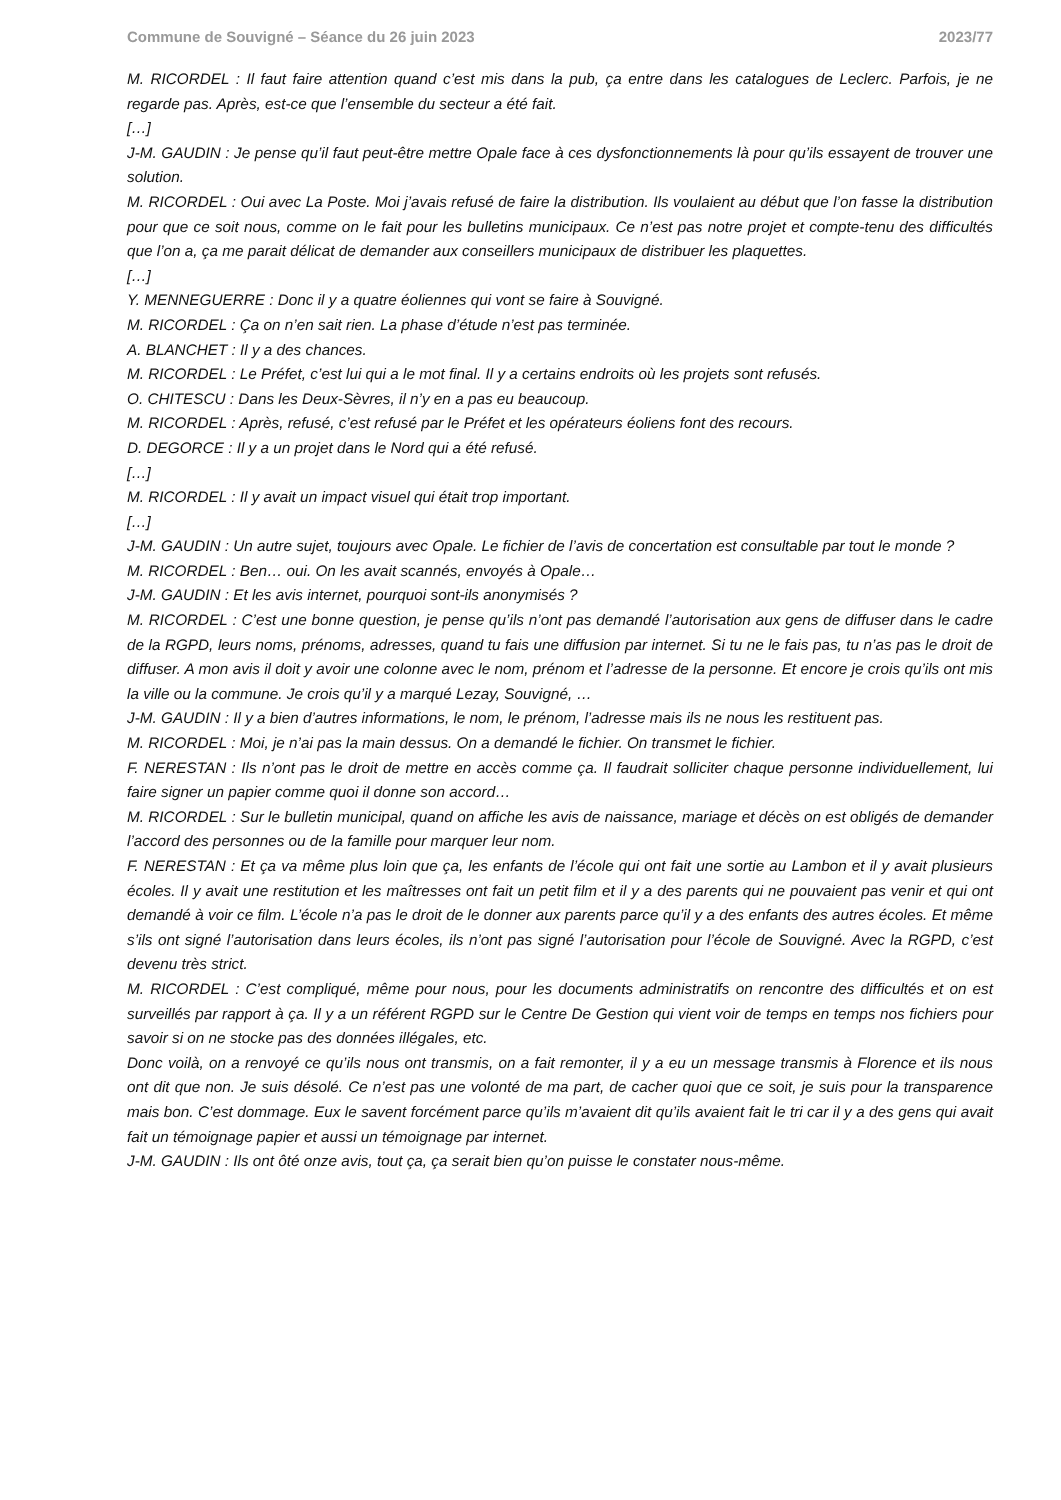Commune de Souvigné – Séance du 26 juin 2023 2023/77
M. RICORDEL : Il faut faire attention quand c’est mis dans la pub, ça entre dans les catalogues de Leclerc. Parfois, je ne regarde pas. Après, est-ce que l’ensemble du secteur a été fait.
[…]
J-M. GAUDIN : Je pense qu’il faut peut-être mettre Opale face à ces dysfonctionnements là pour qu’ils essayent de trouver une solution.
M. RICORDEL : Oui avec La Poste. Moi j’avais refusé de faire la distribution. Ils voulaient au début que l’on fasse la distribution pour que ce soit nous, comme on le fait pour les bulletins municipaux. Ce n’est pas notre projet et compte-tenu des difficultés que l’on a, ça me parait délicat de demander aux conseillers municipaux de distribuer les plaquettes.
[…]
Y. MENNEGUERRE : Donc il y a quatre éoliennes qui vont se faire à Souvigné.
M. RICORDEL : Ça on n’en sait rien. La phase d’étude n’est pas terminée.
A. BLANCHET : Il y a des chances.
M. RICORDEL : Le Préfet, c’est lui qui a le mot final. Il y a certains endroits où les projets sont refusés.
O. CHITESCU : Dans les Deux-Sèvres, il n’y en a pas eu beaucoup.
M. RICORDEL : Après, refusé, c’est refusé par le Préfet et les opérateurs éoliens font des recours.
D. DEGORCE : Il y a un projet dans le Nord qui a été refusé.
[…]
M. RICORDEL : Il y avait un impact visuel qui était trop important.
[…]
J-M. GAUDIN : Un autre sujet, toujours avec Opale. Le fichier de l’avis de concertation est consultable par tout le monde ?
M. RICORDEL : Ben… oui. On les avait scannés, envoyés à Opale…
J-M. GAUDIN : Et les avis internet, pourquoi sont-ils anonymisés ?
M. RICORDEL : C’est une bonne question, je pense qu’ils n’ont pas demandé l’autorisation aux gens de diffuser dans le cadre de la RGPD, leurs noms, prénoms, adresses, quand tu fais une diffusion par internet. Si tu ne le fais pas, tu n’as pas le droit de diffuser. A mon avis il doit y avoir une colonne avec le nom, prénom et l’adresse de la personne. Et encore je crois qu’ils ont mis la ville ou la commune. Je crois qu’il y a marqué Lezay, Souvigné, …
J-M. GAUDIN : Il y a bien d’autres informations, le nom, le prénom, l’adresse mais ils ne nous les restituent pas.
M. RICORDEL : Moi, je n’ai pas la main dessus. On a demandé le fichier. On transmet le fichier.
F. NERESTAN : Ils n’ont pas le droit de mettre en accès comme ça. Il faudrait solliciter chaque personne individuellement, lui faire signer un papier comme quoi il donne son accord…
M. RICORDEL : Sur le bulletin municipal, quand on affiche les avis de naissance, mariage et décès on est obligés de demander l’accord des personnes ou de la famille pour marquer leur nom.
F. NERESTAN : Et ça va même plus loin que ça, les enfants de l’école qui ont fait une sortie au Lambon et il y avait plusieurs écoles. Il y avait une restitution et les maîtresses ont fait un petit film et il y a des parents qui ne pouvaient pas venir et qui ont demandé à voir ce film. L’école n’a pas le droit de le donner aux parents parce qu’il y a des enfants des autres écoles. Et même s’ils ont signé l’autorisation dans leurs écoles, ils n’ont pas signé l’autorisation pour l’école de Souvigné. Avec la RGPD, c’est devenu très strict.
M. RICORDEL : C’est compliqué, même pour nous, pour les documents administratifs on rencontre des difficultés et on est surveillés par rapport à ça. Il y a un référent RGPD sur le Centre De Gestion qui vient voir de temps en temps nos fichiers pour savoir si on ne stocke pas des données illégales, etc.
Donc voilà, on a renvoyé ce qu’ils nous ont transmis, on a fait remonter, il y a eu un message transmis à Florence et ils nous ont dit que non. Je suis désolé. Ce n’est pas une volonté de ma part, de cacher quoi que ce soit, je suis pour la transparence mais bon. C’est dommage. Eux le savent forcément parce qu’ils m’avaient dit qu’ils avaient fait le tri car il y a des gens qui avait fait un témoignage papier et aussi un témoignage par internet.
J-M. GAUDIN : Ils ont ôté onze avis, tout ça, ça serait bien qu’on puisse le constater nous-même.